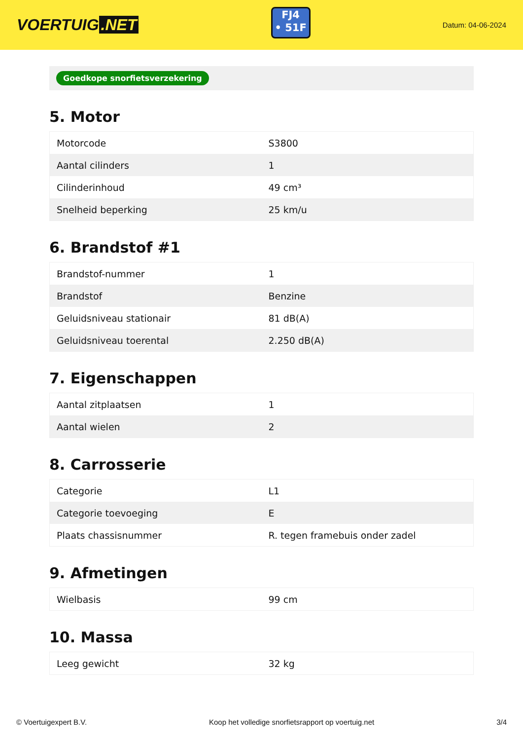VOERTUIG.NET
FJ4
• 51F
Datum: 04-06-2024
Goedkope snorfietsverzekering
5. Motor
| Motorcode | S3800 |
| Aantal cilinders | 1 |
| Cilinderinhoud | 49 cm³ |
| Snelheid beperking | 25 km/u |
6. Brandstof #1
| Brandstof-nummer | 1 |
| Brandstof | Benzine |
| Geluidsniveau stationair | 81 dB(A) |
| Geluidsniveau toerental | 2.250 dB(A) |
7. Eigenschappen
| Aantal zitplaatsen | 1 |
| Aantal wielen | 2 |
8. Carrosserie
| Categorie | L1 |
| Categorie toevoeging | E |
| Plaats chassisnummer | R. tegen framebuis onder zadel |
9. Afmetingen
| Wielbasis | 99 cm |
10. Massa
| Leeg gewicht | 32 kg |
© Voertuigexpert B.V. Koop het volledige snorfietsrapport op voertuig.net 3/4